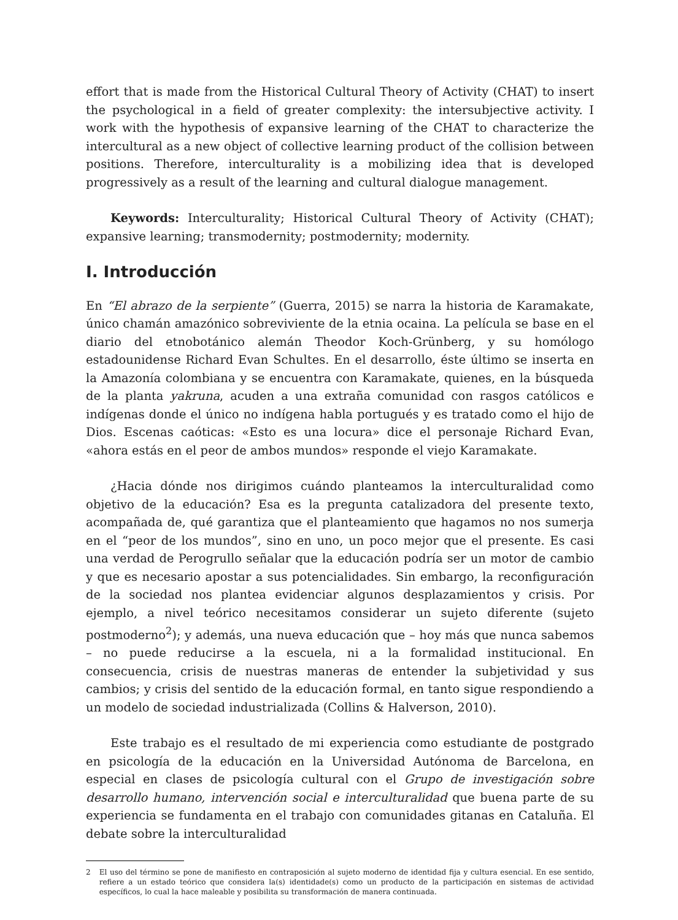effort that is made from the Historical Cultural Theory of Activity (CHAT) to insert the psychological in a field of greater complexity: the intersubjective activity. I work with the hypothesis of expansive learning of the CHAT to characterize the intercultural as a new object of collective learning product of the collision between positions. Therefore, interculturality is a mobilizing idea that is developed progressively as a result of the learning and cultural dialogue management.
Keywords: Interculturality; Historical Cultural Theory of Activity (CHAT); expansive learning; transmodernity; postmodernity; modernity.
I. Introducción
En “El abrazo de la serpiente” (Guerra, 2015) se narra la historia de Karamakate, único chamán amazónico sobreviviente de la etnia ocaina. La película se base en el diario del etnobotánico alemán Theodor Koch-Grünberg, y su homólogo estadounidense Richard Evan Schultes. En el desarrollo, éste último se inserta en la Amazonía colombiana y se encuentra con Karamakate, quienes, en la búsqueda de la planta yakruna, acuden a una extraña comunidad con rasgos católicos e indígenas donde el único no indígena habla portugués y es tratado como el hijo de Dios. Escenas caóticas: «Esto es una locura» dice el personaje Richard Evan, «ahora estás en el peor de ambos mundos» responde el viejo Karamakate.
¿Hacia dónde nos dirigimos cuándo planteamos la interculturalidad como objetivo de la educación? Esa es la pregunta catalizadora del presente texto, acompañada de, qué garantiza que el planteamiento que hagamos no nos sumerja en el “peor de los mundos”, sino en uno, un poco mejor que el presente. Es casi una verdad de Perogrullo señalar que la educación podría ser un motor de cambio y que es necesario apostar a sus potencialidades. Sin embargo, la reconfiguración de la sociedad nos plantea evidenciar algunos desplazamientos y crisis. Por ejemplo, a nivel teórico necesitamos considerar un sujeto diferente (sujeto postmoderno<sup>2</sup>); y además, una nueva educación que – hoy más que nunca sabemos – no puede reducirse a la escuela, ni a la formalidad institucional. En consecuencia, crisis de nuestras maneras de entender la subjetividad y sus cambios; y crisis del sentido de la educación formal, en tanto sigue respondiendo a un modelo de sociedad industrializada (Collins & Halverson, 2010).
Este trabajo es el resultado de mi experiencia como estudiante de postgrado en psicología de la educación en la Universidad Autónoma de Barcelona, en especial en clases de psicología cultural con el Grupo de investigación sobre desarrollo humano, intervención social e interculturalidad que buena parte de su experiencia se fundamenta en el trabajo con comunidades gitanas en Cataluña. El debate sobre la interculturalidad
2 El uso del término se pone de manifiesto en contraposición al sujeto moderno de identidad fija y cultura esencial. En ese sentido, refiere a un estado teórico que considera la(s) identidade(s) como un producto de la participación en sistemas de actividad específicos, lo cual la hace maleable y posibilita su transformación de manera continuada.